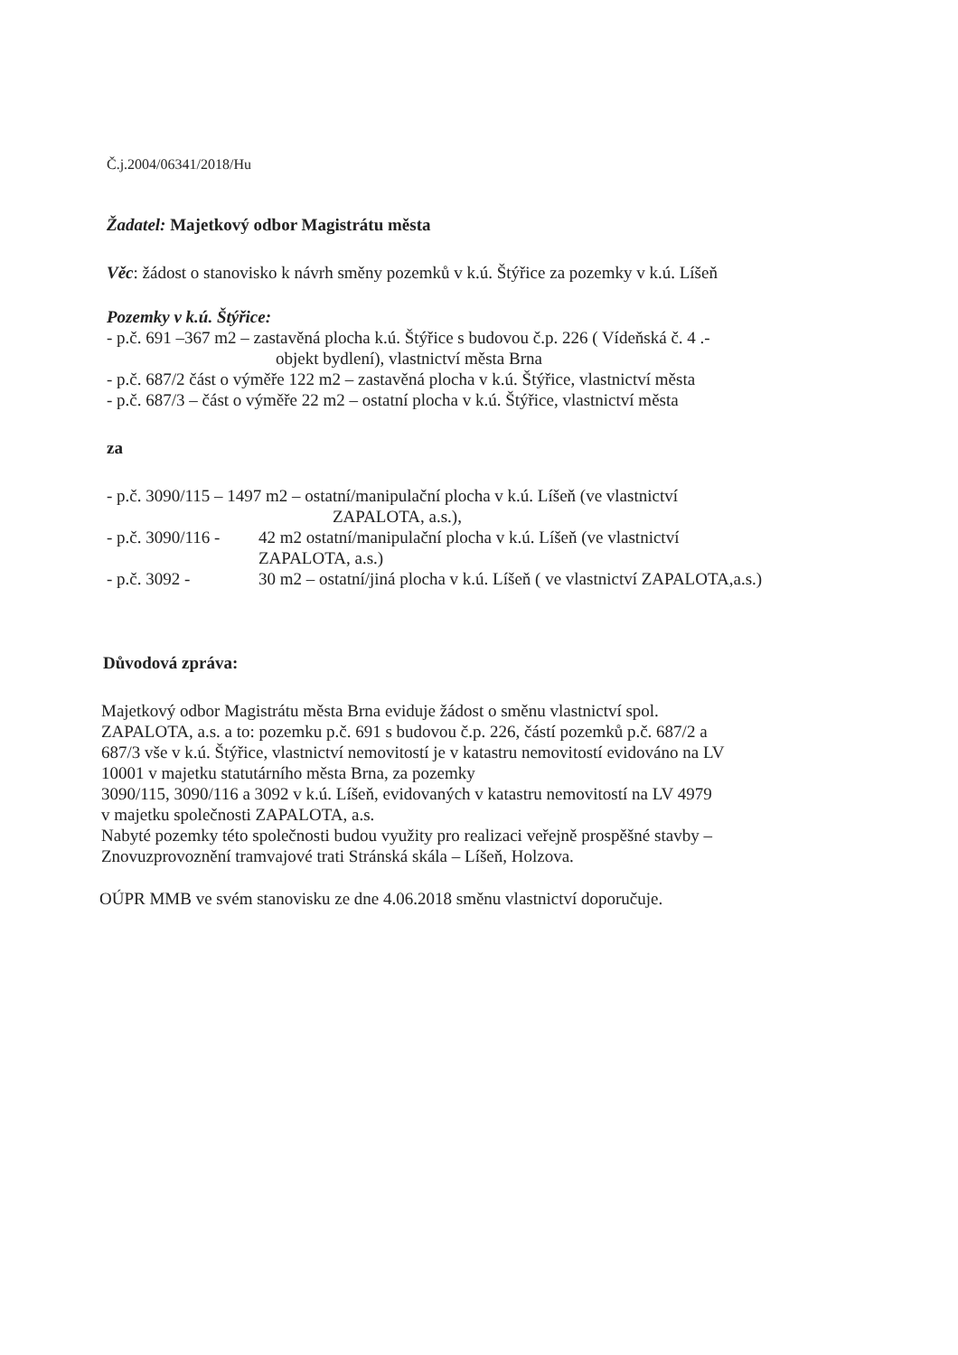Č.j.2004/06341/2018/Hu
Žadatel: Majetkový odbor Magistrátu města
Věc: žádost o stanovisko k návrh směny pozemků v k.ú. Štýřice za pozemky v k.ú. Líšeň
Pozemky v k.ú. Štýřice:
- p.č. 691 –367 m2 – zastavěná plocha k.ú. Štýřice s budovou č.p. 226 ( Vídeňská č. 4 .-
objekt bydlení), vlastnictví města Brna
- p.č. 687/2 část o výměře 122 m2 – zastavěná plocha v k.ú. Štýřice, vlastnictví města
- p.č. 687/3 – část o výměře 22 m2 – ostatní plocha v k.ú. Štýřice, vlastnictví města
za
- p.č. 3090/115 – 1497 m2 – ostatní/manipulační plocha v k.ú. Líšeň (ve vlastnictví
ZAPALOTA, a.s.),
- p.č. 3090/116 - 42 m2 ostatní/manipulační plocha v k.ú. Líšeň (ve vlastnictví
ZAPALOTA, a.s.)
- p.č. 3092 - 30 m2 – ostatní/jiná plocha v k.ú. Líšeň ( ve vlastnictví ZAPALOTA,a.s.)
Důvodová zpráva:
Majetkový odbor Magistrátu města Brna eviduje žádost o směnu vlastnictví spol.
ZAPALOTA, a.s. a to: pozemku p.č. 691 s budovou č.p. 226, částí pozemků p.č. 687/2 a
687/3 vše v k.ú. Štýřice, vlastnictví nemovitostí je v katastru nemovitostí evidováno na LV
10001 v majetku statutárního města Brna, za pozemky
3090/115, 3090/116 a 3092 v k.ú. Líšeň, evidovaných v katastru nemovitostí na LV 4979
v majetku společnosti ZAPALOTA, a.s.
Nabyté pozemky této společnosti budou využity pro realizaci veřejně prospěšné stavby –
Znovuzprovoznění tramvajové trati Stránská skála – Líšeň, Holzova.
OÚPR MMB ve svém stanovisku ze dne 4.06.2018 směnu vlastnictví doporučuje.